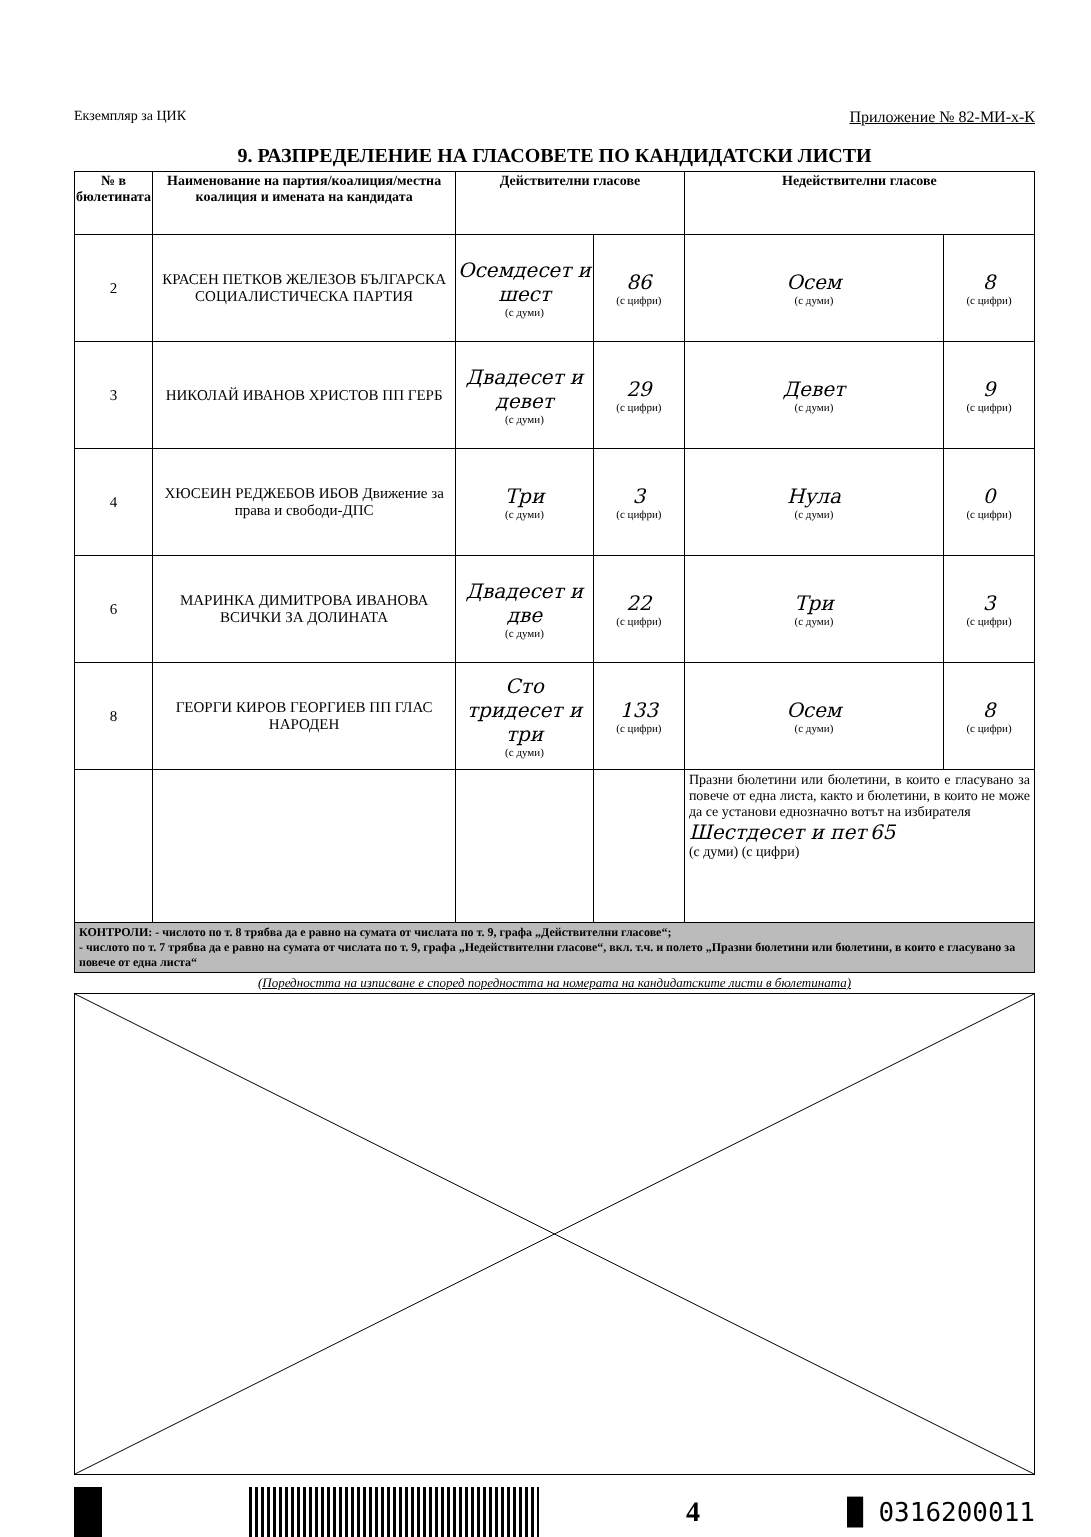Екземпляр за ЦИК Приложение № 82-МИ-х-К
9. РАЗПРЕДЕЛЕНИЕ НА ГЛАСОВЕТЕ ПО КАНДИДАТСКИ ЛИСТИ
| № в бюлетината | Наименование на партия/коалиция/местна коалиция и имената на кандидата | Действителни гласове | | Недействителни гласове | |
| --- | --- | --- | --- | --- | --- |
| 2 | КРАСЕН ПЕТКОВ ЖЕЛЕЗОВ БЪЛГАРСКА СОЦИАЛИСТИЧЕСКА ПАРТИЯ | Осемдесет и шест (с думи) | 86 (с цифри) | Осем (с думи) | 8 (с цифри) |
| 3 | НИКОЛАЙ ИВАНОВ ХРИСТОВ ПП ГЕРБ | Двадесет и девет (с думи) | 29 (с цифри) | Девет (с думи) | 9 (с цифри) |
| 4 | ХЮСЕИН РЕДЖЕБОВ ИБОВ Движение за права и свободи-ДПС | Три (с думи) | 3 (с цифри) | Нула (с думи) | 0 (с цифри) |
| 6 | МАРИНКА ДИМИТРОВА ИВАНОВА ВСИЧКИ ЗА ДОЛИНАТА | Двадесет и две (с думи) | 22 (с цифри) | Три (с думи) | 3 (с цифри) |
| 8 | ГЕОРГИ КИРОВ ГЕОРГИЕВ ПП ГЛАС НАРОДЕН | Сто тридесет и три (с думи) | 133 (с цифри) | Осем (с думи) | 8 (с цифри) |
| | | | | Празни бюлетини или бюлетини, в които е гласувано за повече от една листа, както и бюлетини, в които не може да се установи еднозначно вотът на избирателя Шестдесет и пет 65 (с думи) (с цифри) | |
| КОНТРОЛИ: - числото по т. 8 трябва да е равно на сумата от числата по т. 9, графа „Действителни гласове“; - числото по т. 7 трябва да е равно на сумата от числата по т. 9, графа „Недействителни гласове“, вкл. т.ч. и полето „Празни бюлетини или бюлетини, в които е гласувано за повече от една листа“ | | | | | |
(Поредността на изписване е според поредността на номерата на кандидатските листи в бюлетината)
4 █ 0316200011